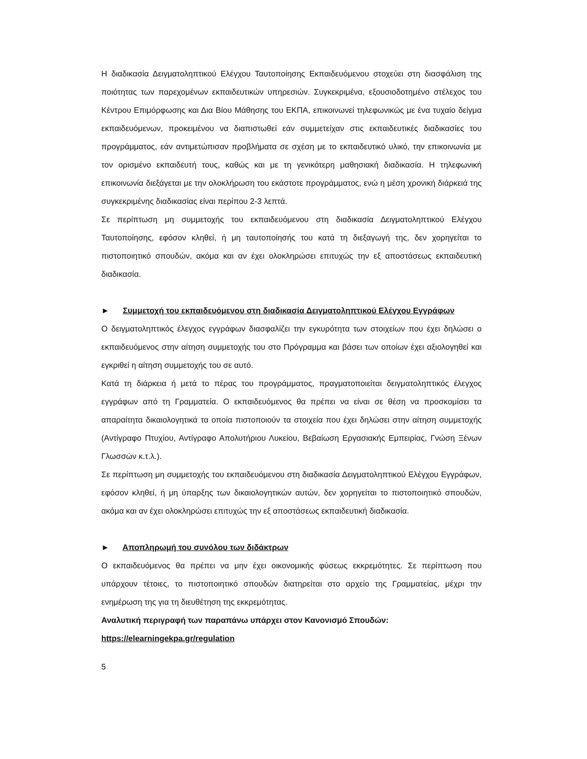Η διαδικασία Δειγματοληπτικού Ελέγχου Ταυτοποίησης Εκπαιδευόμενου στοχεύει στη διασφάλιση της ποιότητας των παρεχομένων εκπαιδευτικών υπηρεσιών. Συγκεκριμένα, εξουσιοδοτημένο στέλεχος του Κέντρου Επιμόρφωσης και Δια Βίου Μάθησης του ΕΚΠΑ, επικοινωνεί τηλεφωνικώς με ένα τυχαίο δείγμα εκπαιδευόμενων, προκειμένου να διαπιστωθεί εάν συμμετείχαν στις εκπαιδευτικές διαδικασίες του προγράμματος, εάν αντιμετώπισαν προβλήματα σε σχέση με το εκπαιδευτικό υλικό, την επικοινωνία με τον ορισμένο εκπαιδευτή τους, καθώς και με τη γενικότερη μαθησιακή διαδικασία. Η τηλεφωνική επικοινωνία διεξάγεται με την ολοκλήρωση του εκάστοτε προγράμματος, ενώ η μέση χρονική διάρκειά της συγκεκριμένης διαδικασίας είναι περίπου 2-3 λεπτά.
Σε περίπτωση μη συμμετοχής του εκπαιδευόμενου στη διαδικασία Δειγματοληπτικού Ελέγχου Ταυτοποίησης, εφόσον κληθεί, ή μη ταυτοποίησής του κατά τη διεξαγωγή της, δεν χορηγείται το πιστοποιητικό σπουδών, ακόμα και αν έχει ολοκληρώσει επιτυχώς την εξ αποστάσεως εκπαιδευτική διαδικασία.
► Συμμετοχή του εκπαιδευόμενου στη διαδικασία Δειγματοληπτικού Ελέγχου Εγγράφων
Ο δειγματοληπτικός έλεγχος εγγράφων διασφαλίζει την εγκυρότητα των στοιχείων που έχει δηλώσει ο εκπαιδευόμενος στην αίτηση συμμετοχής του στο Πρόγραμμα και βάσει των οποίων έχει αξιολογηθεί και εγκριθεί η αίτηση συμμετοχής του σε αυτό.
Κατά τη διάρκεια ή μετά το πέρας του προγράμματος, πραγματοποιείται δειγματοληπτικός έλεγχος εγγράφων από τη Γραμματεία. Ο εκπαιδευόμενος θα πρέπει να είναι σε θέση να προσκομίσει τα απαραίτητα δικαιολογητικά τα οποία πιστοποιούν τα στοιχεία που έχει δηλώσει στην αίτηση συμμετοχής (Αντίγραφο Πτυχίου, Αντίγραφο Απολυτήριου Λυκείου, Βεβαίωση Εργασιακής Εμπειρίας, Γνώση Ξένων Γλωσσών κ.τ.λ.).
Σε περίπτωση μη συμμετοχής του εκπαιδευόμενου στη διαδικασία Δειγματοληπτικού Ελέγχου Εγγράφων, εφόσον κληθεί, ή μη ύπαρξης των δικαιολογητικών αυτών, δεν χορηγείται το πιστοποιητικό σπουδών, ακόμα και αν έχει ολοκληρώσει επιτυχώς την εξ αποστάσεως εκπαιδευτική διαδικασία.
► Αποπληρωμή του συνόλου των διδάκτρων
Ο εκπαιδευόμενος θα πρέπει να μην έχει οικονομικής φύσεως εκκρεμότητες. Σε περίπτωση που υπάρχουν τέτοιες, το πιστοποιητικό σπουδών διατηρείται στο αρχείο της Γραμματείας, μέχρι την ενημέρωση της για τη διευθέτηση της εκκρεμότητας.
Αναλυτική περιγραφή των παραπάνω υπάρχει στον Κανονισμό Σπουδών:
https://elearningekpa.gr/regulation
5